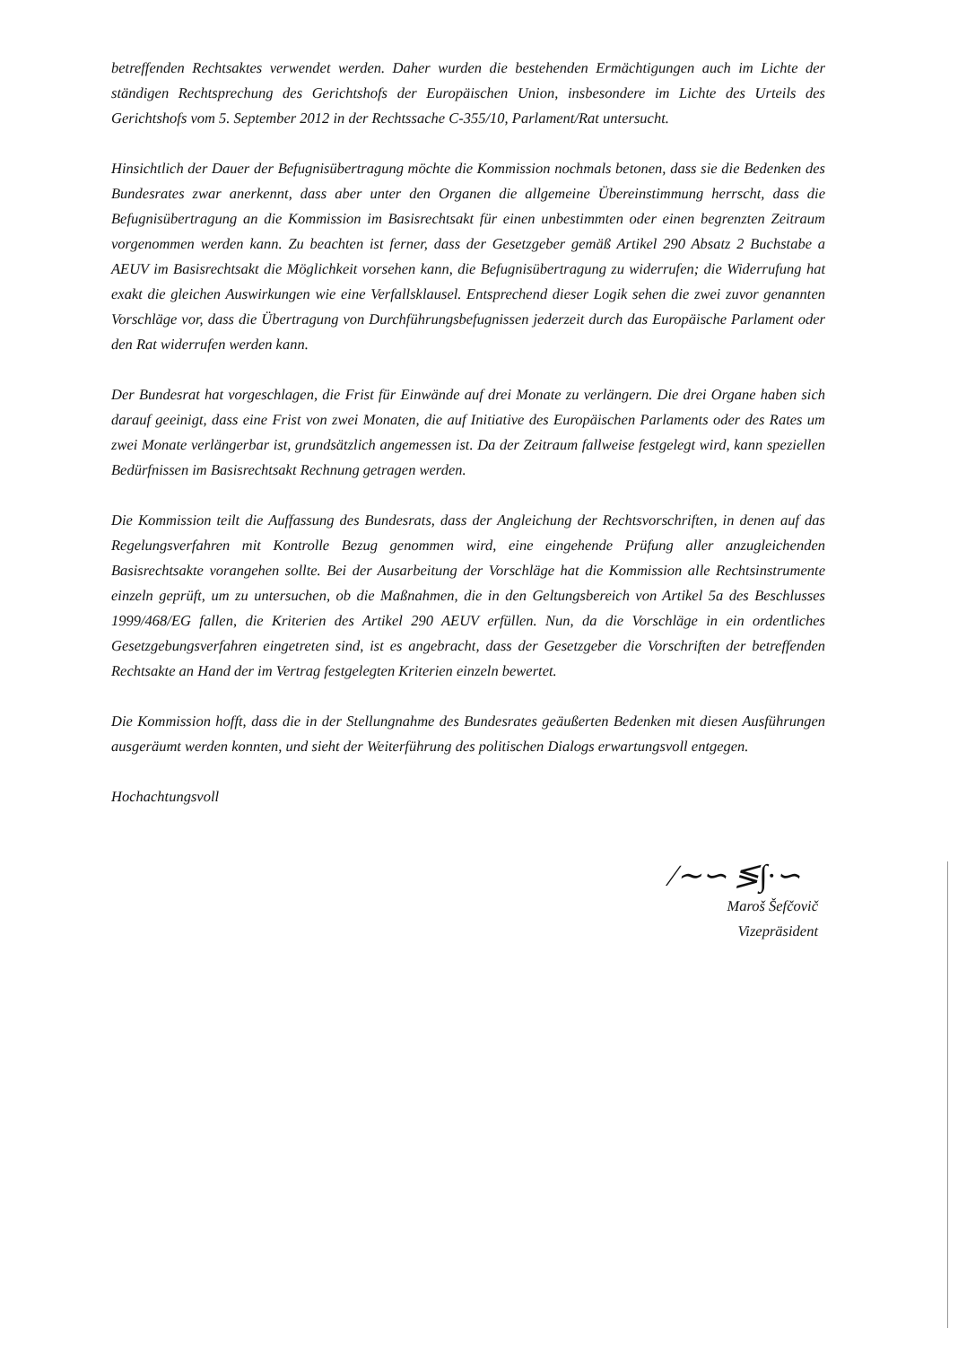betreffenden Rechtsaktes verwendet werden. Daher wurden die bestehenden Ermächtigungen auch im Lichte der ständigen Rechtsprechung des Gerichtshofs der Europäischen Union, insbesondere im Lichte des Urteils des Gerichtshofs vom 5. September 2012 in der Rechtssache C-355/10, Parlament/Rat untersucht.
Hinsichtlich der Dauer der Befugnisübertragung möchte die Kommission nochmals betonen, dass sie die Bedenken des Bundesrates zwar anerkennt, dass aber unter den Organen die allgemeine Übereinstimmung herrscht, dass die Befugnisübertragung an die Kommission im Basisrechtsakt für einen unbestimmten oder einen begrenzten Zeitraum vorgenommen werden kann. Zu beachten ist ferner, dass der Gesetzgeber gemäß Artikel 290 Absatz 2 Buchstabe a AEUV im Basisrechtsakt die Möglichkeit vorsehen kann, die Befugnisübertragung zu widerrufen; die Widerrufung hat exakt die gleichen Auswirkungen wie eine Verfallsklausel. Entsprechend dieser Logik sehen die zwei zuvor genannten Vorschläge vor, dass die Übertragung von Durchführungsbefugnissen jederzeit durch das Europäische Parlament oder den Rat widerrufen werden kann.
Der Bundesrat hat vorgeschlagen, die Frist für Einwände auf drei Monate zu verlängern. Die drei Organe haben sich darauf geeinigt, dass eine Frist von zwei Monaten, die auf Initiative des Europäischen Parlaments oder des Rates um zwei Monate verlängerbar ist, grundsätzlich angemessen ist. Da der Zeitraum fallweise festgelegt wird, kann speziellen Bedürfnissen im Basisrechtsakt Rechnung getragen werden.
Die Kommission teilt die Auffassung des Bundesrats, dass der Angleichung der Rechtsvorschriften, in denen auf das Regelungsverfahren mit Kontrolle Bezug genommen wird, eine eingehende Prüfung aller anzugleichenden Basisrechtsakte vorangehen sollte. Bei der Ausarbeitung der Vorschläge hat die Kommission alle Rechtsinstrumente einzeln geprüft, um zu untersuchen, ob die Maßnahmen, die in den Geltungsbereich von Artikel 5a des Beschlusses 1999/468/EG fallen, die Kriterien des Artikel 290 AEUV erfüllen. Nun, da die Vorschläge in ein ordentliches Gesetzgebungsverfahren eingetreten sind, ist es angebracht, dass der Gesetzgeber die Vorschriften der betreffenden Rechtsakte an Hand der im Vertrag festgelegten Kriterien einzeln bewertet.
Die Kommission hofft, dass die in der Stellungnahme des Bundesrates geäußerten Bedenken mit diesen Ausführungen ausgeräumt werden konnten, und sieht der Weiterführung des politischen Dialogs erwartungsvoll entgegen.
Hochachtungsvoll
∕∼∽ ≶∫∙∽
Maroš Šefčovič
Vizepräsident